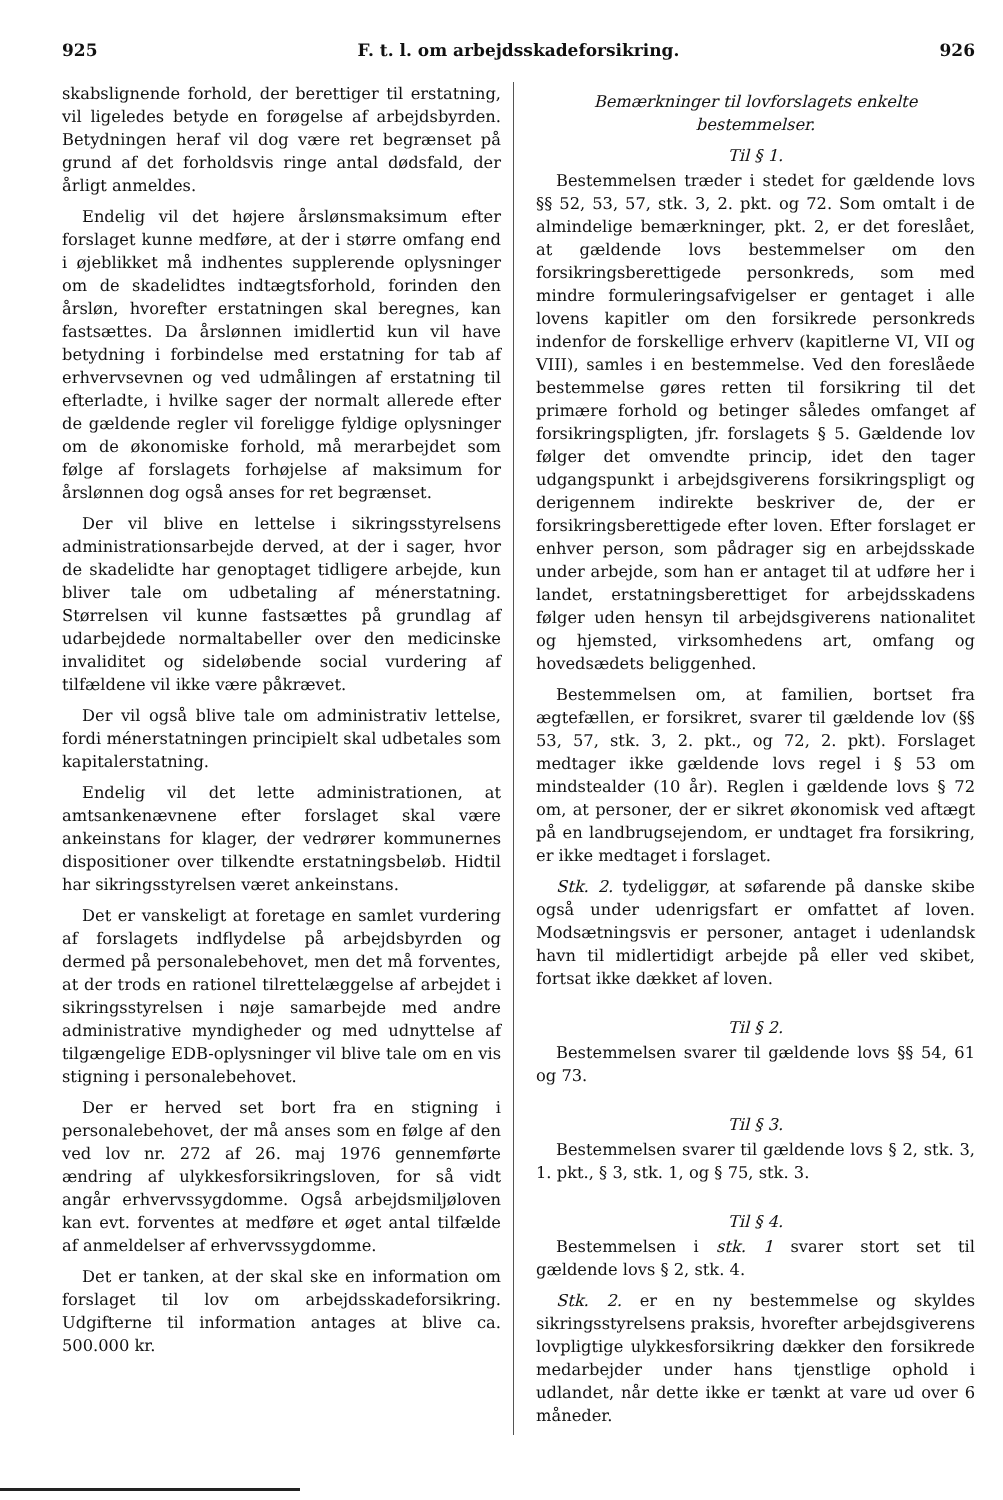925 F. t. l. om arbejdsskadeforsikring. 926
skabslignende forhold, der berettiger til erstatning, vil ligeledes betyde en forøgelse af arbejdsbyrden. Betydningen heraf vil dog være ret begrænset på grund af det forholdsvis ringe antal dødsfald, der årligt anmeldes.
Endelig vil det højere årslønsmaksimum efter forslaget kunne medføre, at der i større omfang end i øjeblikket må indhentes supplerende oplysninger om de skadelidtes indtægtsforhold, forinden den årsløn, hvorefter erstatningen skal beregnes, kan fastsættes. Da årslønnen imidlertid kun vil have betydning i forbindelse med erstatning for tab af erhvervsevnen og ved udmålingen af erstatning til efterladte, i hvilke sager der normalt allerede efter de gældende regler vil foreligge fyldige oplysninger om de økonomiske forhold, må merarbejdet som følge af forslagets forhøjelse af maksimum for årslønnen dog også anses for ret begrænset.
Der vil blive en lettelse i sikringsstyrelsens administrationsarbejde derved, at der i sager, hvor de skadelidte har genoptaget tidligere arbejde, kun bliver tale om udbetaling af ménerstatning. Størrelsen vil kunne fastsættes på grundlag af udarbejdede normaltabeller over den medicinske invaliditet og sideløbende social vurdering af tilfældene vil ikke være påkrævet.
Der vil også blive tale om administrativ lettelse, fordi ménerstatningen principielt skal udbetales som kapitalerstatning.
Endelig vil det lette administrationen, at amtsankenævnene efter forslaget skal være ankeinstans for klager, der vedrører kommunernes dispositioner over tilkendte erstatningsbeløb. Hidtil har sikringsstyrelsen været ankeinstans.
Det er vanskeligt at foretage en samlet vurdering af forslagets indflydelse på arbejdsbyrden og dermed på personalebehovet, men det må forventes, at der trods en rationel tilrettelæggelse af arbejdet i sikringsstyrelsen i nøje samarbejde med andre administrative myndigheder og med udnyttelse af tilgængelige EDB-oplysninger vil blive tale om en vis stigning i personalebehovet.
Der er herved set bort fra en stigning i personalebehovet, der må anses som en følge af den ved lov nr. 272 af 26. maj 1976 gennemførte ændring af ulykkesforsikringsloven, for så vidt angår erhvervssygdomme. Også arbejdsmiljøloven kan evt. forventes at medføre et øget antal tilfælde af anmeldelser af erhvervssygdomme.
Det er tanken, at der skal ske en information om forslaget til lov om arbejdsskadeforsikring. Udgifterne til information antages at blive ca. 500.000 kr.
Bemærkninger til lovforslagets enkelte bestemmelser.
Til § 1.
Bestemmelsen træder i stedet for gældende lovs §§ 52, 53, 57, stk. 3, 2. pkt. og 72. Som omtalt i de almindelige bemærkninger, pkt. 2, er det foreslået, at gældende lovs bestemmelser om den forsikringsberettigede personkreds, som med mindre formuleringsafvigelser er gentaget i alle lovens kapitler om den forsikrede personkreds indenfor de forskellige erhverv (kapitlerne VI, VII og VIII), samles i en bestemmelse. Ved den foreslåede bestemmelse gøres retten til forsikring til det primære forhold og betinger således omfanget af forsikringspligten, jfr. forslagets § 5. Gældende lov følger det omvendte princip, idet den tager udgangspunkt i arbejdsgiverens forsikringspligt og derigennem indirekte beskriver de, der er forsikringsberettigede efter loven. Efter forslaget er enhver person, som pådrager sig en arbejdsskade under arbejde, som han er antaget til at udføre her i landet, erstatningsberettiget for arbejdsskadens følger uden hensyn til arbejdsgiverens nationalitet og hjemsted, virksomhedens art, omfang og hovedsædets beliggenhed.
Bestemmelsen om, at familien, bortset fra ægtefællen, er forsikret, svarer til gældende lov (§§ 53, 57, stk. 3, 2. pkt., og 72, 2. pkt). Forslaget medtager ikke gældende lovs regel i § 53 om mindstealder (10 år). Reglen i gældende lovs § 72 om, at personer, der er sikret økonomisk ved aftægt på en landbrugsejendom, er undtaget fra forsikring, er ikke medtaget i forslaget.
Stk. 2. tydeliggør, at søfarende på danske skibe også under udenrigsfart er omfattet af loven. Modsætningsvis er personer, antaget i udenlandsk havn til midlertidigt arbejde på eller ved skibet, fortsat ikke dækket af loven.
Til § 2.
Bestemmelsen svarer til gældende lovs §§ 54, 61 og 73.
Til § 3.
Bestemmelsen svarer til gældende lovs § 2, stk. 3, 1. pkt., § 3, stk. 1, og § 75, stk. 3.
Til § 4.
Bestemmelsen i stk. 1 svarer stort set til gældende lovs § 2, stk. 4.
Stk. 2. er en ny bestemmelse og skyldes sikringsstyrelsens praksis, hvorefter arbejdsgiverens lovpligtige ulykkesforsikring dækker den forsikrede medarbejder under hans tjenstlige ophold i udlandet, når dette ikke er tænkt at vare ud over 6 måneder.